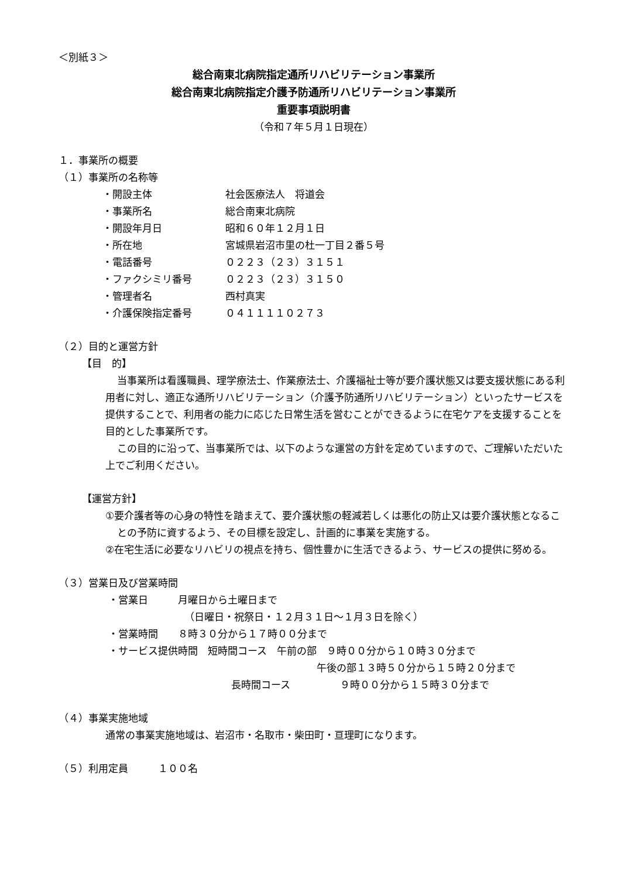＜別紙３＞
総合南東北病院指定通所リハビリテーション事業所
総合南東北病院指定介護予防通所リハビリテーション事業所
重要事項説明書
（令和７年５月１日現在）
１．事業所の概要
（１）事業所の名称等
・開設主体 社会医療法人　将道会
・事業所名 総合南東北病院
・開設年月日 昭和６０年１２月１日
・所在地 宮城県岩沼市里の杜一丁目２番５号
・電話番号 ０２２３（２３）３１５１
・ファクシミリ番号 ０２２３（２３）３１５０
・管理者名 西村真実
・介護保険指定番号 ０４１１１１０２７３
（２）目的と運営方針
【目　的】
当事業所は看護職員、理学療法士、作業療法士、介護福祉士等が要介護状態又は要支援状態にある利用者に対し、適正な通所リハビリテーション（介護予防通所リハビリテーション）といったサービスを提供することで、利用者の能力に応じた日常生活を営むことができるように在宅ケアを支援することを目的とした事業所です。
この目的に沿って、当事業所では、以下のような運営の方針を定めていますので、ご理解いただいた上でご利用ください。
【運営方針】
①要介護者等の心身の特性を踏まえて、要介護状態の軽減若しくは悪化の防止又は要介護状態となることの予防に資するよう、その目標を設定し、計画的に事業を実施する。
②在宅生活に必要なリハビリの視点を持ち、個性豊かに生活できるよう、サービスの提供に努める。
（３）営業日及び営業時間
・営業日　　　月曜日から土曜日まで
（日曜日・祝祭日・１２月３１日～１月３日を除く）
・営業時間　　８時３０分から１７時００分まで
・サービス提供時間　短時間コース　午前の部　９時００分から１０時３０分まで
午後の部１３時５０分から１５時２０分まで
長時間コース　　　　　９時００分から１５時３０分まで
（４）事業実施地域
通常の事業実施地域は、岩沼市・名取市・柴田町・亘理町になります。
（５）利用定員　　　１００名